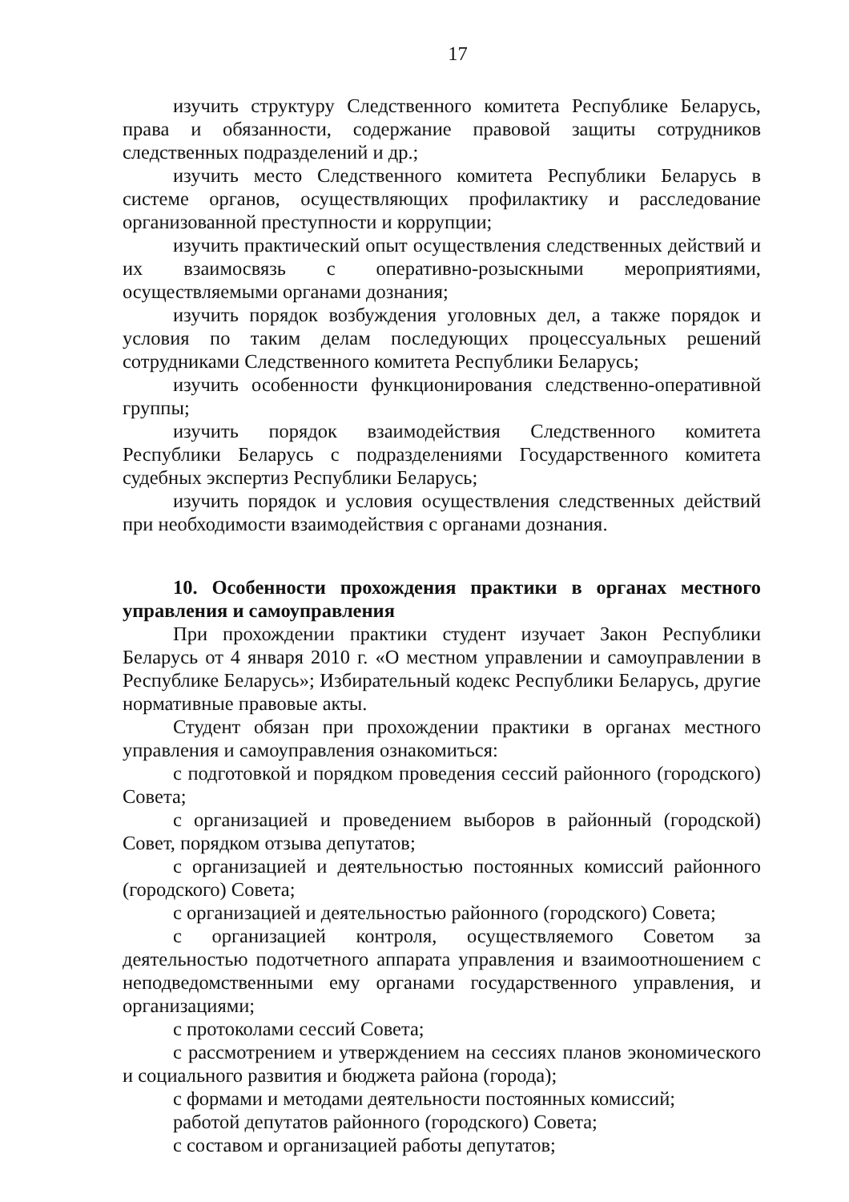17
изучить структуру Следственного комитета Республике Беларусь, права и обязанности, содержание правовой защиты сотрудников следственных подразделений и др.;
изучить место Следственного комитета Республики Беларусь в системе органов, осуществляющих профилактику и расследование организованной преступности и коррупции;
изучить практический опыт осуществления следственных действий и их взаимосвязь с оперативно-розыскными мероприятиями, осуществляемыми органами дознания;
изучить порядок возбуждения уголовных дел, а также порядок и условия по таким делам последующих процессуальных решений сотрудниками Следственного комитета Республики Беларусь;
изучить особенности функционирования следственно-оперативной группы;
изучить порядок взаимодействия Следственного комитета Республики Беларусь с подразделениями Государственного комитета судебных экспертиз Республики Беларусь;
изучить порядок и условия осуществления следственных действий при необходимости взаимодействия с органами дознания.
10. Особенности прохождения практики в органах местного управления и самоуправления
При прохождении практики студент изучает Закон Республики Беларусь от 4 января 2010 г. «О местном управлении и самоуправлении в Республике Беларусь»; Избирательный кодекс Республики Беларусь, другие нормативные правовые акты.
Студент обязан при прохождении практики в органах местного управления и самоуправления ознакомиться:
с подготовкой и порядком проведения сессий районного (городского) Совета;
с организацией и проведением выборов в районный (городской) Совет, порядком отзыва депутатов;
с организацией и деятельностью постоянных комиссий районного (городского) Совета;
с организацией и деятельностью районного (городского) Совета;
с организацией контроля, осуществляемого Советом за деятельностью подотчетного аппарата управления и взаимоотношением с неподведомственными ему органами государственного управления, и организациями;
с протоколами сессий Совета;
с рассмотрением и утверждением на сессиях планов экономического и социального развития и бюджета района (города);
с формами и методами деятельности постоянных комиссий;
работой депутатов районного (городского) Совета;
с составом и организацией работы депутатов;